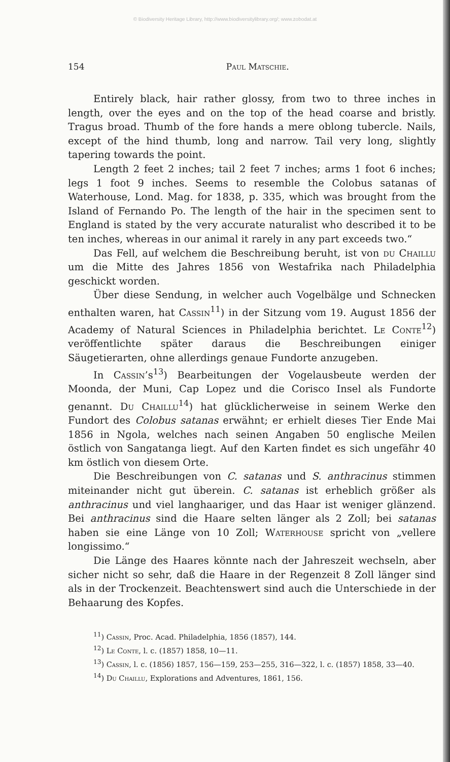© Biodiversity Heritage Library, http://www.biodiversitylibrary.org/; www.zobodat.at
154 Paul Matschie.
Entirely black, hair rather glossy, from two to three inches in length, over the eyes and on the top of the head coarse and bristly. Tragus broad. Thumb of the fore hands a mere oblong tubercle. Nails, except of the hind thumb, long and narrow. Tail very long, slightly tapering towards the point.
Length 2 feet 2 inches; tail 2 feet 7 inches; arms 1 foot 6 inches; legs 1 foot 9 inches. Seems to resemble the Colobus satanas of Waterhouse, Lond. Mag. for 1838, p. 335, which was brought from the Island of Fernando Po. The length of the hair in the specimen sent to England is stated by the very accurate naturalist who described it to be ten inches, whereas in our animal it rarely in any part exceeds two.“
Das Fell, auf welchem die Beschreibung beruht, ist von du Chaillu um die Mitte des Jahres 1856 von Westafrika nach Philadelphia geschickt worden.
Über diese Sendung, in welcher auch Vogelbälge und Schnecken enthalten waren, hat Cassin<sup>11</sup>) in der Sitzung vom 19. August 1856 der Academy of Natural Sciences in Philadelphia berichtet. Le Conte<sup>12</sup>) veröffentlichte später daraus die Beschreibungen einiger Säugetierarten, ohne allerdings genaue Fundorte anzugeben.
In Cassin’s<sup>13</sup>) Bearbeitungen der Vogelausbeute werden der Moonda, der Muni, Cap Lopez und die Corisco Insel als Fundorte genannt. Du Chaillu<sup>14</sup>) hat glücklicherweise in seinem Werke den Fundort des Colobus satanas erwähnt; er erhielt dieses Tier Ende Mai 1856 in Ngola, welches nach seinen Angaben 50 englische Meilen östlich von Sangatanga liegt. Auf den Karten findet es sich ungefähr 40 km östlich von diesem Orte.
Die Beschreibungen von C. satanas und S. anthracinus stimmen miteinander nicht gut überein. C. satanas ist erheblich größer als anthracinus und viel langhaariger, und das Haar ist weniger glänzend. Bei anthracinus sind die Haare selten länger als 2 Zoll; bei satanas haben sie eine Länge von 10 Zoll; Waterhouse spricht von „vellere longissimo.“
Die Länge des Haares könnte nach der Jahreszeit wechseln, aber sicher nicht so sehr, daß die Haare in der Regenzeit 8 Zoll länger sind als in der Trockenzeit. Beachtenswert sind auch die Unterschiede in der Behaarung des Kopfes.
<sup>11</sup>) Cassin, Proc. Acad. Philadelphia, 1856 (1857), 144.
<sup>12</sup>) Le Conte, l. c. (1857) 1858, 10—11.
<sup>13</sup>) Cassin, l. c. (1856) 1857, 156—159, 253—255, 316—322, l. c. (1857) 1858, 33—40.
<sup>14</sup>) Du Chaillu, Explorations and Adventures, 1861, 156.